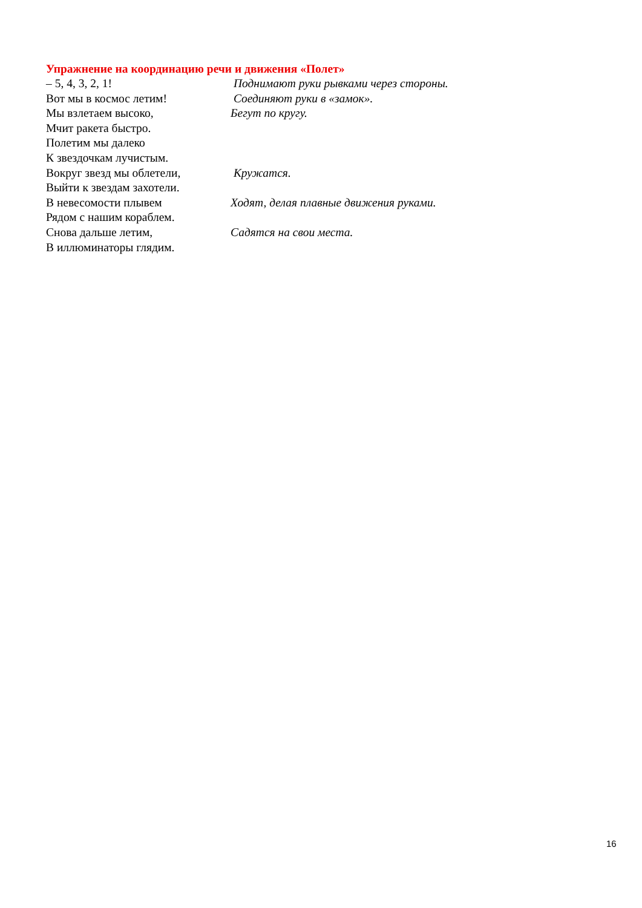Упражнение на координацию речи и движения «Полет»
– 5, 4, 3, 2, 1! Поднимают руки рывками через стороны.
Вот мы в космос летим! Соединяют руки в «замок».
Мы взлетаем высоко, Бегут по кругу.
Мчит ракета быстро.
Полетим мы далеко
К звездочкам лучистым.
Вокруг звезд мы облетели, Кружатся.
Выйти к звездам захотели.
В невесомости плывем Ходят, делая плавные движения руками.
Рядом с нашим кораблем.
Снова дальше летим, Садятся на свои места.
В иллюминаторы глядим.
16